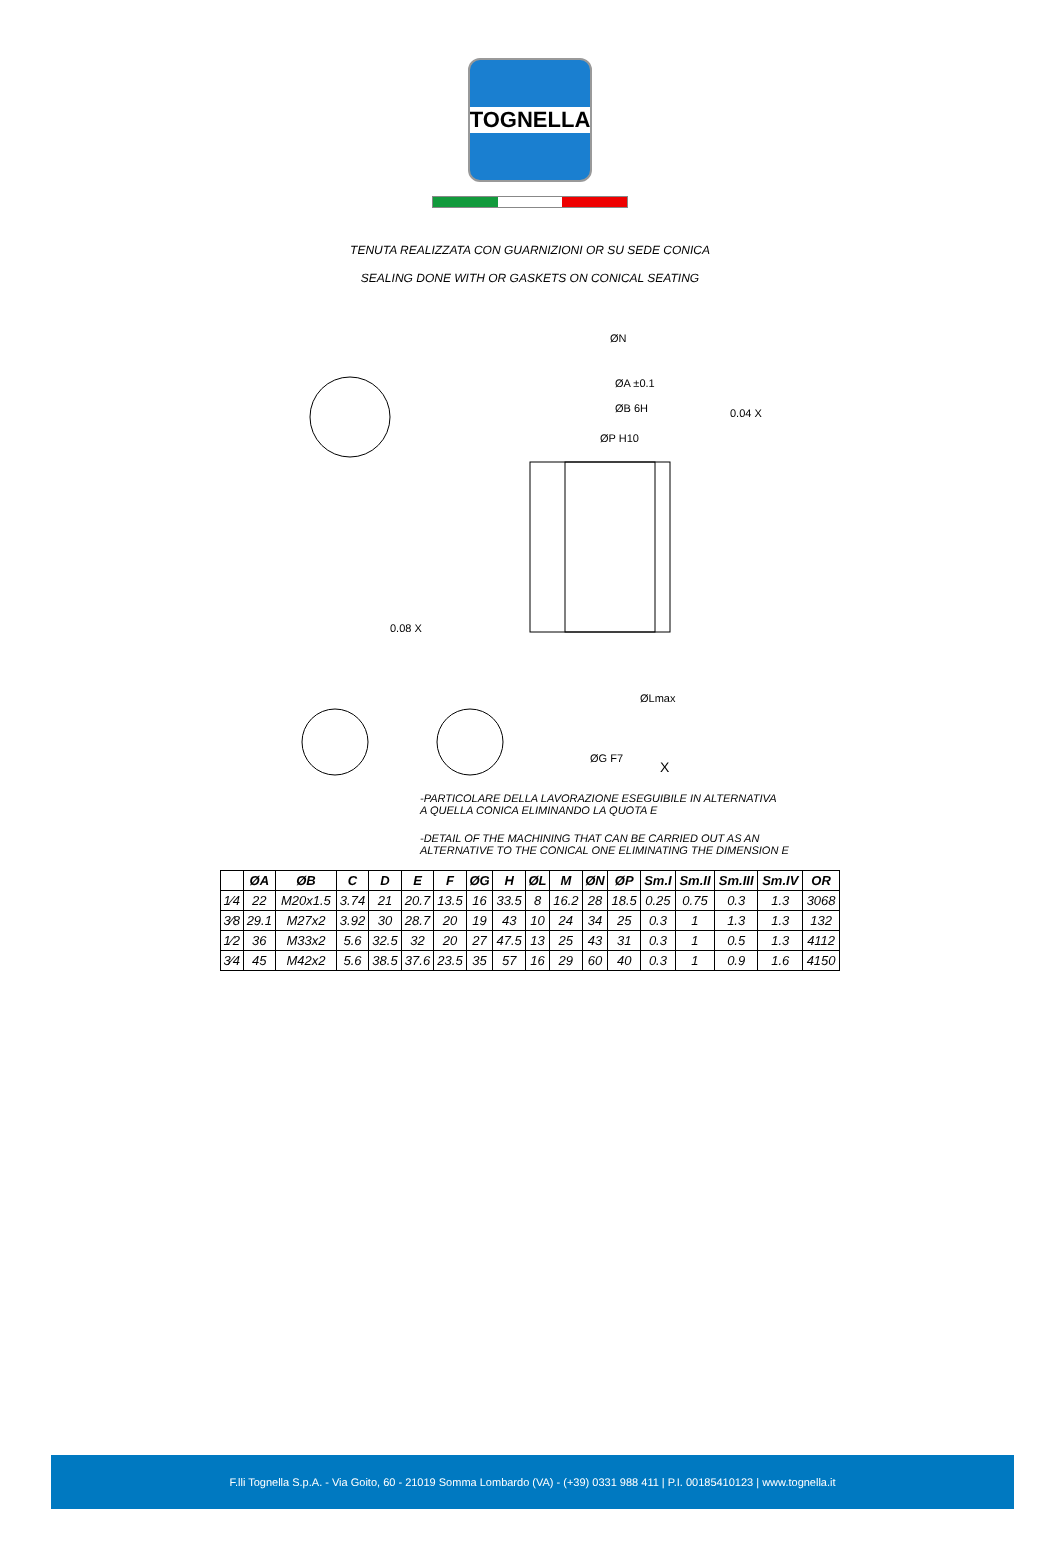TOGNELLA
TENUTA REALIZZATA CON GUARNIZIONI OR SU SEDE CONICA
SEALING DONE WITH OR GASKETS ON CONICAL SEATING
ØN
ØA ±0.1
ØB 6H
ØP H10
0.04 X
0.08 X
ØLmax
ØG F7
X
-PARTICOLARE DELLA LAVORAZIONE ESEGUIBILE IN ALTERNATIVA
A QUELLA CONICA ELIMINANDO LA QUOTA E
-DETAIL OF THE MACHINING THAT CAN BE CARRIED OUT AS AN
ALTERNATIVE TO THE CONICAL ONE ELIMINATING THE DIMENSION E
| | ØA | ØB | C | D | E | F | ØG | H | ØL | M | ØN | ØP | Sm.I | Sm.II | Sm.III | Sm.IV | OR |
| --- | --- | --- | --- | --- | --- | --- | --- | --- | --- | --- | --- | --- | --- | --- | --- | --- | --- |
| 1⁄4 | 22 | M20x1.5 | 3.74 | 21 | 20.7 | 13.5 | 16 | 33.5 | 8 | 16.2 | 28 | 18.5 | 0.25 | 0.75 | 0.3 | 1.3 | 3068 |
| 3⁄8 | 29.1 | M27x2 | 3.92 | 30 | 28.7 | 20 | 19 | 43 | 10 | 24 | 34 | 25 | 0.3 | 1 | 1.3 | 1.3 | 132 |
| 1⁄2 | 36 | M33x2 | 5.6 | 32.5 | 32 | 20 | 27 | 47.5 | 13 | 25 | 43 | 31 | 0.3 | 1 | 0.5 | 1.3 | 4112 |
| 3⁄4 | 45 | M42x2 | 5.6 | 38.5 | 37.6 | 23.5 | 35 | 57 | 16 | 29 | 60 | 40 | 0.3 | 1 | 0.9 | 1.6 | 4150 |
F.lli Tognella S.p.A. - Via Goito, 60 - 21019 Somma Lombardo (VA) - (+39) 0331 988 411 | P.I. 00185410123 | www.tognella.it